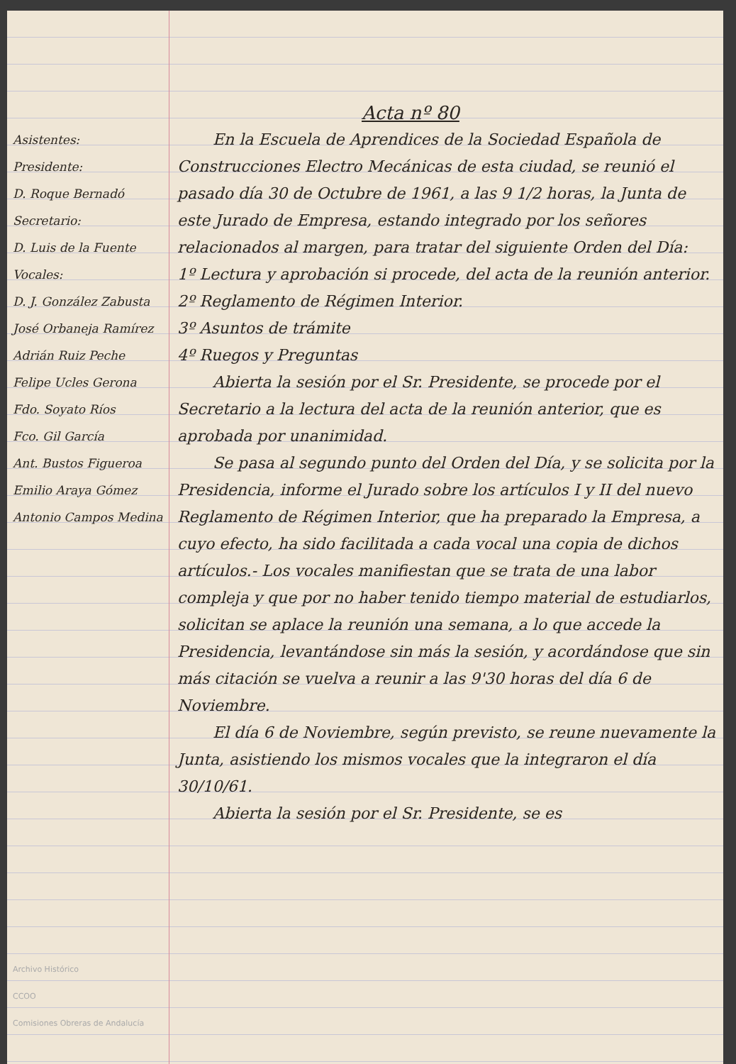Acta nº 80
Asistentes:
Presidente:
D. Roque Bernadó
Secretario:
D. Luis de la Fuente
Vocales:
D. J. González Zabusta
José Orbaneja Ramírez
Adrián Ruiz Peche
Felipe Ucles Gerona
Fdo. Soyato Ríos
Fco. Gil García
Ant. Bustos Figueroa
Emilio Araya Gómez
Antonio Campos Medina
Archivo Histórico
CCOO
Comisiones Obreras de Andalucía
En la Escuela de Aprendices de la Sociedad Española de Construcciones Electro Mecánicas de esta ciudad, se reunió el pasado día 30 de Octubre de 1961, a las 9 1/2 horas, la Junta de este Jurado de Empresa, estando integrado por los señores relacionados al margen, para tratar del siguiente Orden del Día:
1º Lectura y aprobación si procede, del acta de la reunión anterior.
2º Reglamento de Régimen Interior.
3º Asuntos de trámite
4º Ruegos y Preguntas
Abierta la sesión por el Sr. Presidente, se procede por el Secretario a la lectura del acta de la reunión anterior, que es aprobada por unanimidad.
Se pasa al segundo punto del Orden del Día, y se solicita por la Presidencia, informe el Jurado sobre los artículos I y II del nuevo Reglamento de Régimen Interior, que ha preparado la Empresa, a cuyo efecto, ha sido facilitada a cada vocal una copia de dichos artículos.- Los vocales manifiestan que se trata de una labor compleja y que por no haber tenido tiempo material de estudiarlos, solicitan se aplace la reunión una semana, a lo que accede la Presidencia, levantándose sin más la sesión, y acordándose que sin más citación se vuelva a reunir a las 9'30 horas del día 6 de Noviembre.
El día 6 de Noviembre, según previsto, se reune nuevamente la Junta, asistiendo los mismos vocales que la integraron el día 30/10/61.
Abierta la sesión por el Sr. Presidente, se es